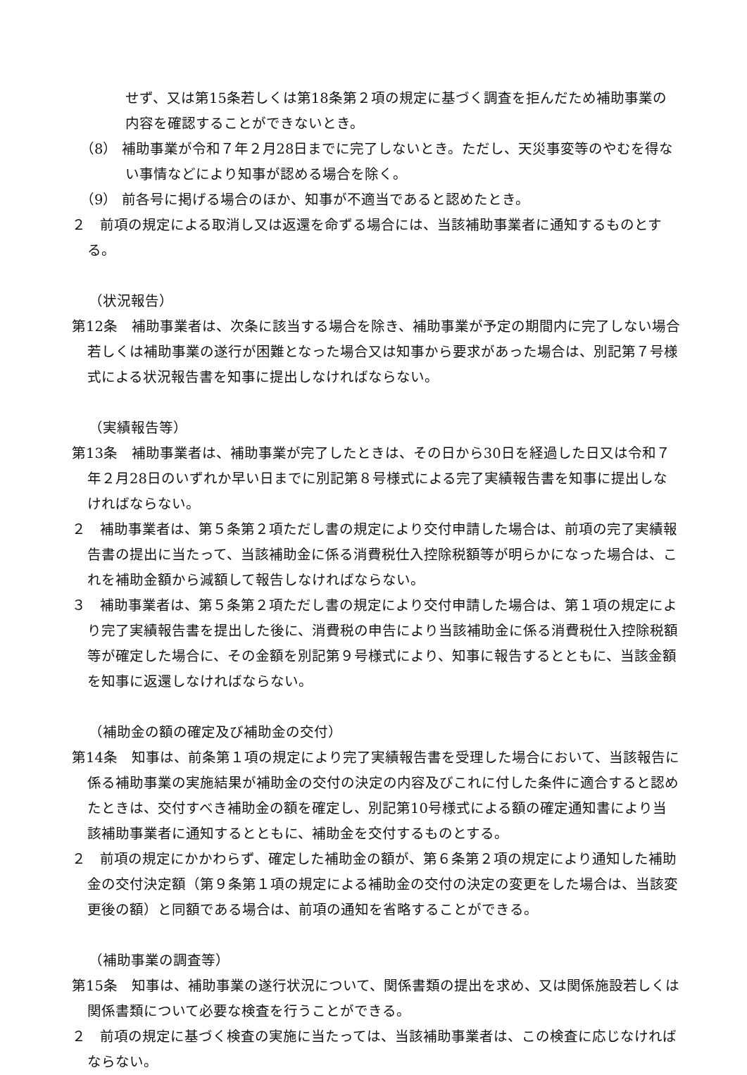せず、又は第15条若しくは第18条第２項の規定に基づく調査を拒んだため補助事業の内容を確認することができないとき。
（8） 補助事業が令和７年２月28日までに完了しないとき。ただし、天災事変等のやむを得ない事情などにより知事が認める場合を除く。
（9） 前各号に掲げる場合のほか、知事が不適当であると認めたとき。
２　前項の規定による取消し又は返還を命ずる場合には、当該補助事業者に通知するものとする。
（状況報告）
第12条　補助事業者は、次条に該当する場合を除き、補助事業が予定の期間内に完了しない場合若しくは補助事業の遂行が困難となった場合又は知事から要求があった場合は、別記第７号様式による状況報告書を知事に提出しなければならない。
（実績報告等）
第13条　補助事業者は、補助事業が完了したときは、その日から30日を経過した日又は令和７年２月28日のいずれか早い日までに別記第８号様式による完了実績報告書を知事に提出しなければならない。
２　補助事業者は、第５条第２項ただし書の規定により交付申請した場合は、前項の完了実績報告書の提出に当たって、当該補助金に係る消費税仕入控除税額等が明らかになった場合は、これを補助金額から減額して報告しなければならない。
３　補助事業者は、第５条第２項ただし書の規定により交付申請した場合は、第１項の規定により完了実績報告書を提出した後に、消費税の申告により当該補助金に係る消費税仕入控除税額等が確定した場合に、その金額を別記第９号様式により、知事に報告するとともに、当該金額を知事に返還しなければならない。
（補助金の額の確定及び補助金の交付）
第14条　知事は、前条第１項の規定により完了実績報告書を受理した場合において、当該報告に係る補助事業の実施結果が補助金の交付の決定の内容及びこれに付した条件に適合すると認めたときは、交付すべき補助金の額を確定し、別記第10号様式による額の確定通知書により当該補助事業者に通知するとともに、補助金を交付するものとする。
２　前項の規定にかかわらず、確定した補助金の額が、第６条第２項の規定により通知した補助金の交付決定額（第９条第１項の規定による補助金の交付の決定の変更をした場合は、当該変更後の額）と同額である場合は、前項の通知を省略することができる。
（補助事業の調査等）
第15条　知事は、補助事業の遂行状況について、関係書類の提出を求め、又は関係施設若しくは関係書類について必要な検査を行うことができる。
２　前項の規定に基づく検査の実施に当たっては、当該補助事業者は、この検査に応じなければならない。